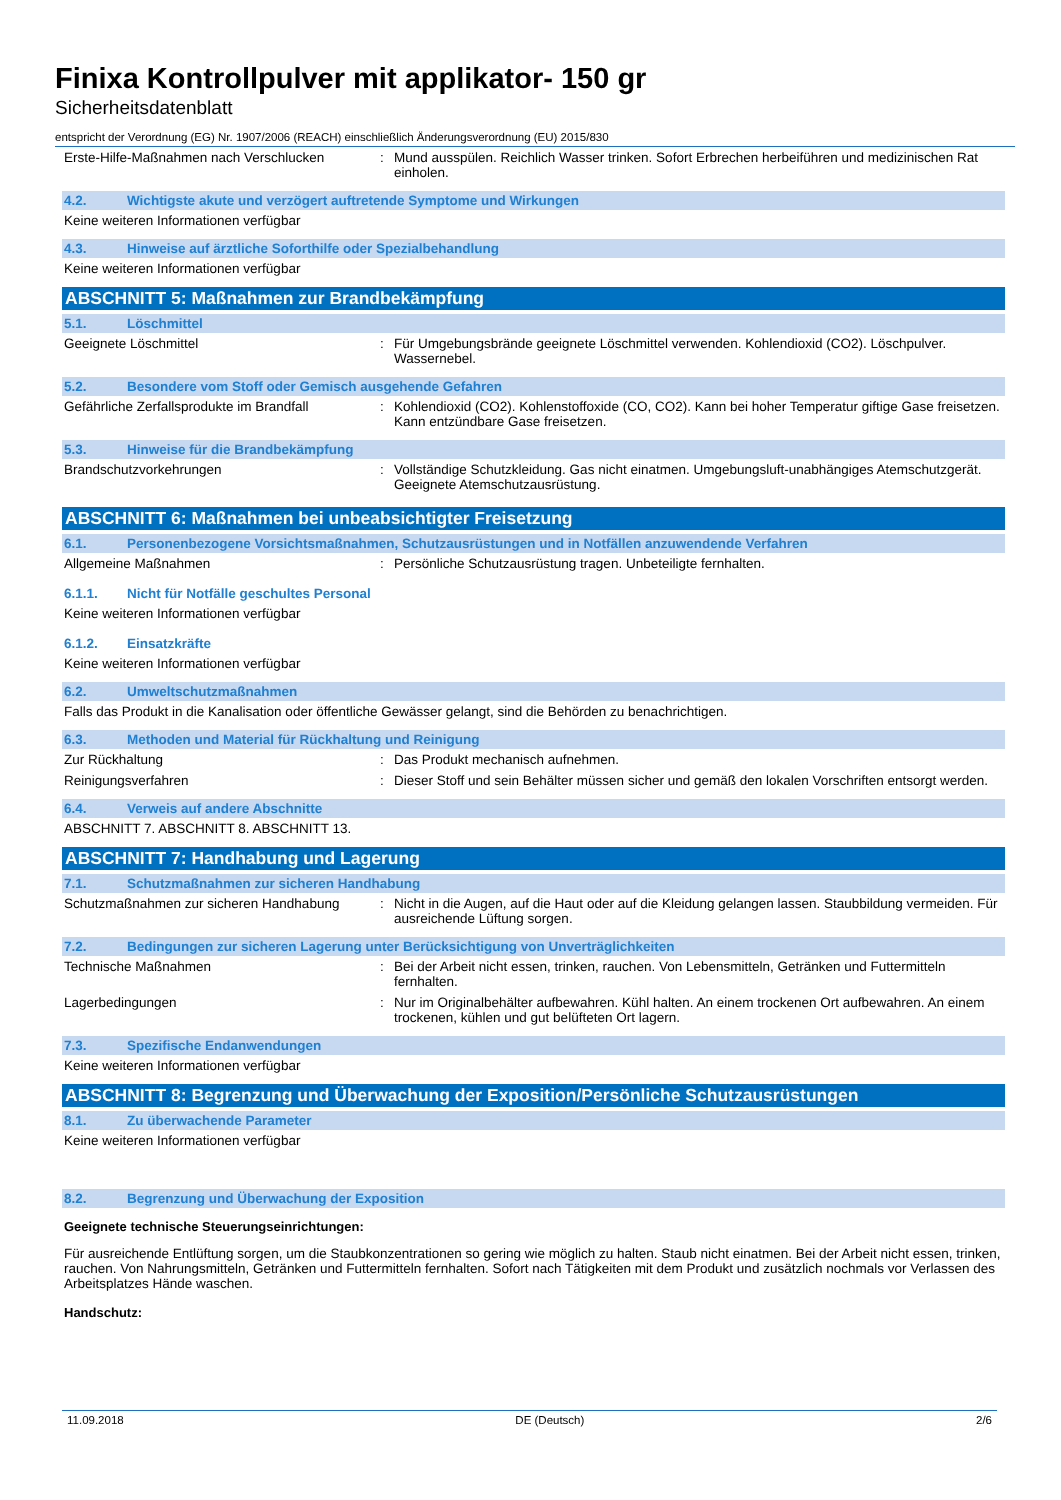Finixa Kontrollpulver mit applikator- 150 gr
Sicherheitsdatenblatt
entspricht der Verordnung (EG) Nr. 1907/2006 (REACH) einschließlich Änderungsverordnung (EU) 2015/830
Erste-Hilfe-Maßnahmen nach Verschlucken : Mund ausspülen. Reichlich Wasser trinken. Sofort Erbrechen herbeiführen und medizinischen Rat einholen.
4.2. Wichtigste akute und verzögert auftretende Symptome und Wirkungen
Keine weiteren Informationen verfügbar
4.3. Hinweise auf ärztliche Soforthilfe oder Spezialbehandlung
Keine weiteren Informationen verfügbar
ABSCHNITT 5: Maßnahmen zur Brandbekämpfung
5.1. Löschmittel
Geeignete Löschmittel : Für Umgebungsbrände geeignete Löschmittel verwenden. Kohlendioxid (CO2). Löschpulver. Wassernebel.
5.2. Besondere vom Stoff oder Gemisch ausgehende Gefahren
Gefährliche Zerfallsprodukte im Brandfall
: Kohlendioxid (CO2). Kohlenstoffoxide (CO, CO2). Kann bei hoher Temperatur giftige Gase freisetzen. Kann entzündbare Gase freisetzen.
5.3. Hinweise für die Brandbekämpfung
Brandschutzvorkehrungen : Vollständige Schutzkleidung. Gas nicht einatmen. Umgebungsluft-unabhängiges Atemschutzgerät. Geeignete Atemschutzausrüstung.
ABSCHNITT 6: Maßnahmen bei unbeabsichtigter Freisetzung
6.1. Personenbezogene Vorsichtsmaßnahmen, Schutzausrüstungen und in Notfällen anzuwendende Verfahren
Allgemeine Maßnahmen : Persönliche Schutzausrüstung tragen. Unbeteiligte fernhalten.
6.1.1. Nicht für Notfälle geschultes Personal
Keine weiteren Informationen verfügbar
6.1.2. Einsatzkräfte
Keine weiteren Informationen verfügbar
6.2. Umweltschutzmaßnahmen
Falls das Produkt in die Kanalisation oder öffentliche Gewässer gelangt, sind die Behörden zu benachrichtigen.
6.3. Methoden und Material für Rückhaltung und Reinigung
Zur Rückhaltung : Das Produkt mechanisch aufnehmen.
Reinigungsverfahren : Dieser Stoff und sein Behälter müssen sicher und gemäß den lokalen Vorschriften entsorgt werden.
6.4. Verweis auf andere Abschnitte
ABSCHNITT 7. ABSCHNITT 8. ABSCHNITT 13.
ABSCHNITT 7: Handhabung und Lagerung
7.1. Schutzmaßnahmen zur sicheren Handhabung
Schutzmaßnahmen zur sicheren Handhabung : Nicht in die Augen, auf die Haut oder auf die Kleidung gelangen lassen. Staubbildung vermeiden. Für ausreichende Lüftung sorgen.
7.2. Bedingungen zur sicheren Lagerung unter Berücksichtigung von Unverträglichkeiten
Technische Maßnahmen : Bei der Arbeit nicht essen, trinken, rauchen. Von Lebensmitteln, Getränken und Futtermitteln fernhalten.
Lagerbedingungen : Nur im Originalbehälter aufbewahren. Kühl halten. An einem trockenen Ort aufbewahren. An einem trockenen, kühlen und gut belüfteten Ort lagern.
7.3. Spezifische Endanwendungen
Keine weiteren Informationen verfügbar
ABSCHNITT 8: Begrenzung und Überwachung der Exposition/Persönliche Schutzausrüstungen
8.1. Zu überwachende Parameter
Keine weiteren Informationen verfügbar
8.2. Begrenzung und Überwachung der Exposition
Geeignete technische Steuerungseinrichtungen:
Für ausreichende Entlüftung sorgen, um die Staubkonzentrationen so gering wie möglich zu halten. Staub nicht einatmen. Bei der Arbeit nicht essen, trinken, rauchen. Von Nahrungsmitteln, Getränken und Futtermitteln fernhalten. Sofort nach Tätigkeiten mit dem Produkt und zusätzlich nochmals vor Verlassen des Arbeitsplatzes Hände waschen.
Handschutz:
11.09.2018 DE (Deutsch) 2/6